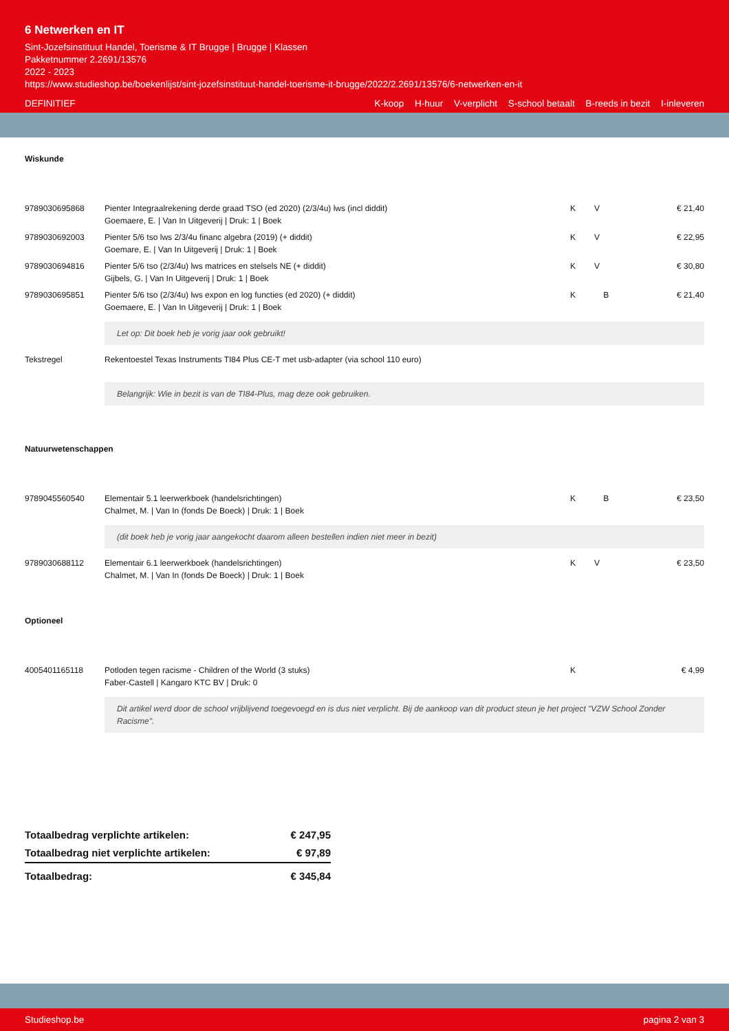6 Netwerken en IT
Sint-Jozefsinstituut Handel, Toerisme & IT Brugge | Brugge | Klassen
Pakketnummer 2.2691/13576
2022 - 2023
https://www.studieshop.be/boekenlijst/sint-jozefsinstituut-handel-toerisme-it-brugge/2022/2.2691/13576/6-netwerken-en-it
DEFINITIEF K-koop H-huur V-verplicht S-school betaalt B-reeds in bezit I-inleveren
Wiskunde
| 9789030695868 | Pienter Integraalrekening derde graad TSO (ed 2020) (2/3/4u) lws (incl diddit) Goemaere, E. / Van In Uitgeverij / Druk: 1 / Boek | K | V | € 21,40 |
| 9789030692003 | Pienter 5/6 tso lws 2/3/4u financ algebra (2019) (+ diddit) Goemare, E. / Van In Uitgeverij / Druk: 1 / Boek | K | V | € 22,95 |
| 9789030694816 | Pienter 5/6 tso (2/3/4u) lws matrices en stelsels NE (+ diddit) Gijbels, G. / Van In Uitgeverij / Druk: 1 / Boek | K | V | € 30,80 |
| 9789030695851 | Pienter 5/6 tso (2/3/4u) lws expon en log functies (ed 2020) (+ diddit) Goemaere, E. / Van In Uitgeverij / Druk: 1 / Boek | K | B | € 21,40 |
| | Let op: Dit boek heb je vorig jaar ook gebruikt! | | | |
| Tekstregel | Rekentoestel Texas Instruments TI84 Plus CE-T met usb-adapter (via school 110 euro) Belangrijk: Wie in bezit is van de TI84-Plus, mag deze ook gebruiken. | | | |
Natuurwetenschappen
| 9789045560540 | Elementair 5.1 leerwerkboek (handelsrichtingen) Chalmet, M. / Van In (fonds De Boeck) / Druk: 1 / Boek | K | B | € 23,50 |
| | (dit boek heb je vorig jaar aangekocht daarom alleen bestellen indien niet meer in bezit) | | | |
| 9789030688112 | Elementair 6.1 leerwerkboek (handelsrichtingen) Chalmet, M. / Van In (fonds De Boeck) / Druk: 1 / Boek | K | V | € 23,50 |
Optioneel
| 4005401165118 | Potloden tegen racisme - Children of the World (3 stuks) Faber-Castell / Kangaro KTC BV / Druk: 0 | K | | € 4,99 |
| | Dit artikel werd door de school vrijblijvend toegevoegd en is dus niet verplicht. Bij de aankoop van dit product steun je het project "VZW School Zonder Racisme". | | | |
| Totaalbedrag verplichte artikelen: | € 247,95 |
| Totaalbedrag niet verplichte artikelen: | € 97,89 |
| Totaalbedrag: | € 345,84 |
Studieshop.be pagina 2 van 3